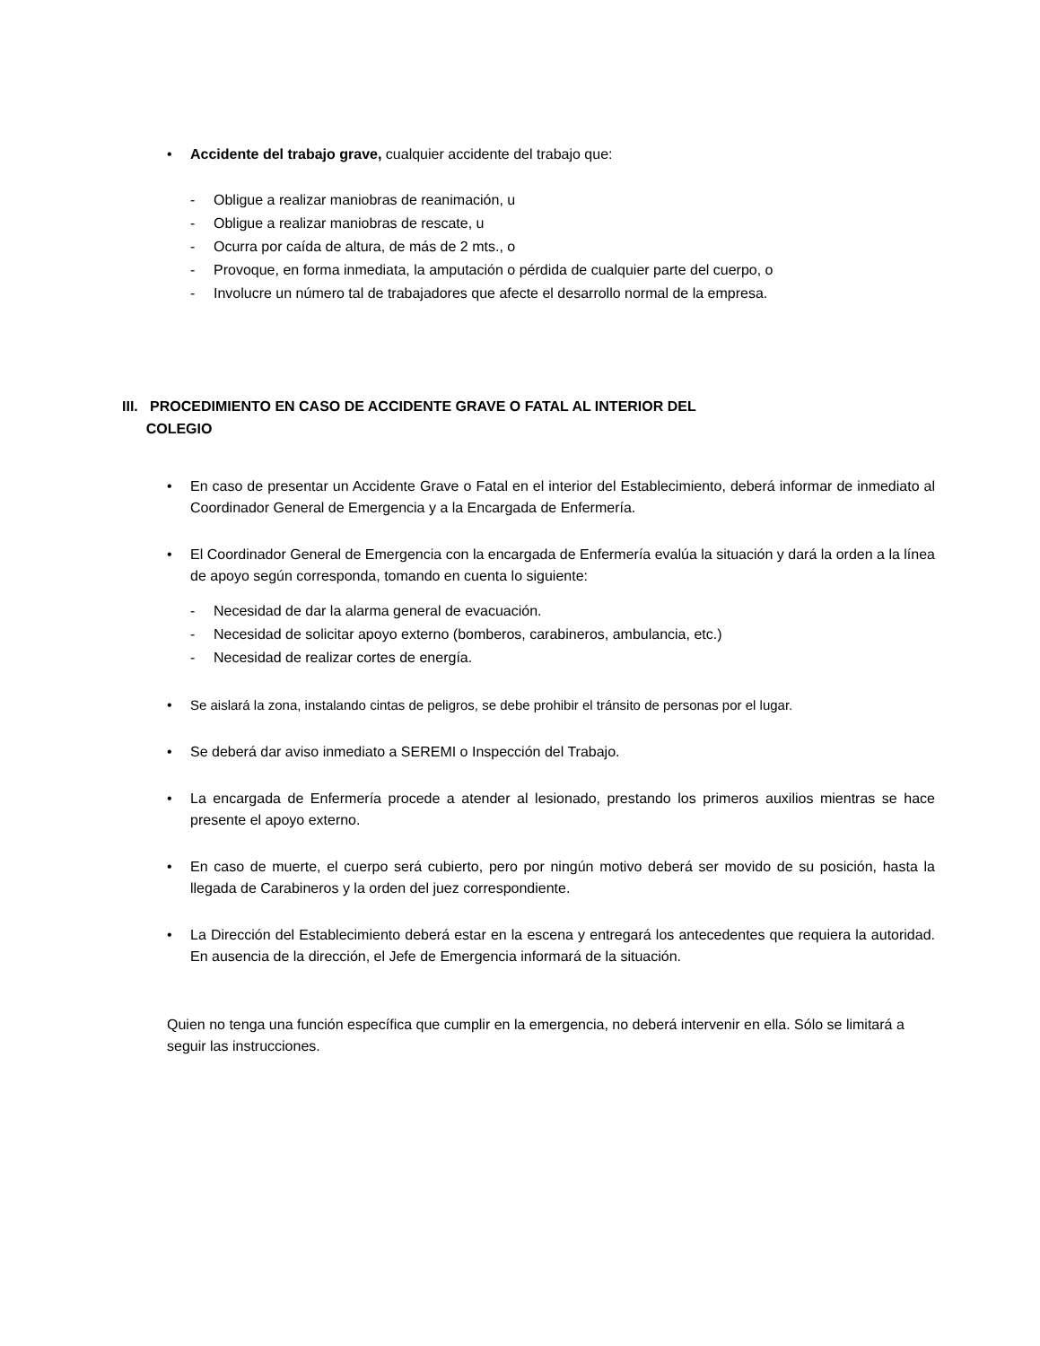• Accidente del trabajo grave, cualquier accidente del trabajo que:
- Obligue a realizar maniobras de reanimación, u
- Obligue a realizar maniobras de rescate, u
- Ocurra por caída de altura, de más de 2 mts., o
- Provoque, en forma inmediata, la amputación o pérdida de cualquier parte del cuerpo, o
- Involucre un número tal de trabajadores que afecte el desarrollo normal de la empresa.
III. PROCEDIMIENTO EN CASO DE ACCIDENTE GRAVE O FATAL AL INTERIOR DEL
COLEGIO
• En caso de presentar un Accidente Grave o Fatal en el interior del Establecimiento, deberá informar de inmediato al Coordinador General de Emergencia y a la Encargada de Enfermería.
• El Coordinador General de Emergencia con la encargada de Enfermería evalúa la situación y dará la orden a la línea de apoyo según corresponda, tomando en cuenta lo siguiente:
- Necesidad de dar la alarma general de evacuación.
- Necesidad de solicitar apoyo externo (bomberos, carabineros, ambulancia, etc.)
- Necesidad de realizar cortes de energía.
• Se aislará la zona, instalando cintas de peligros, se debe prohibir el tránsito de personas por el lugar.
• Se deberá dar aviso inmediato a SEREMI o Inspección del Trabajo.
• La encargada de Enfermería procede a atender al lesionado, prestando los primeros auxilios mientras se hace presente el apoyo externo.
• En caso de muerte, el cuerpo será cubierto, pero por ningún motivo deberá ser movido de su posición, hasta la llegada de Carabineros y la orden del juez correspondiente.
• La Dirección del Establecimiento deberá estar en la escena y entregará los antecedentes que requiera la autoridad. En ausencia de la dirección, el Jefe de Emergencia informará de la situación.
Quien no tenga una función específica que cumplir en la emergencia, no deberá intervenir en ella. Sólo se limitará a seguir las instrucciones.